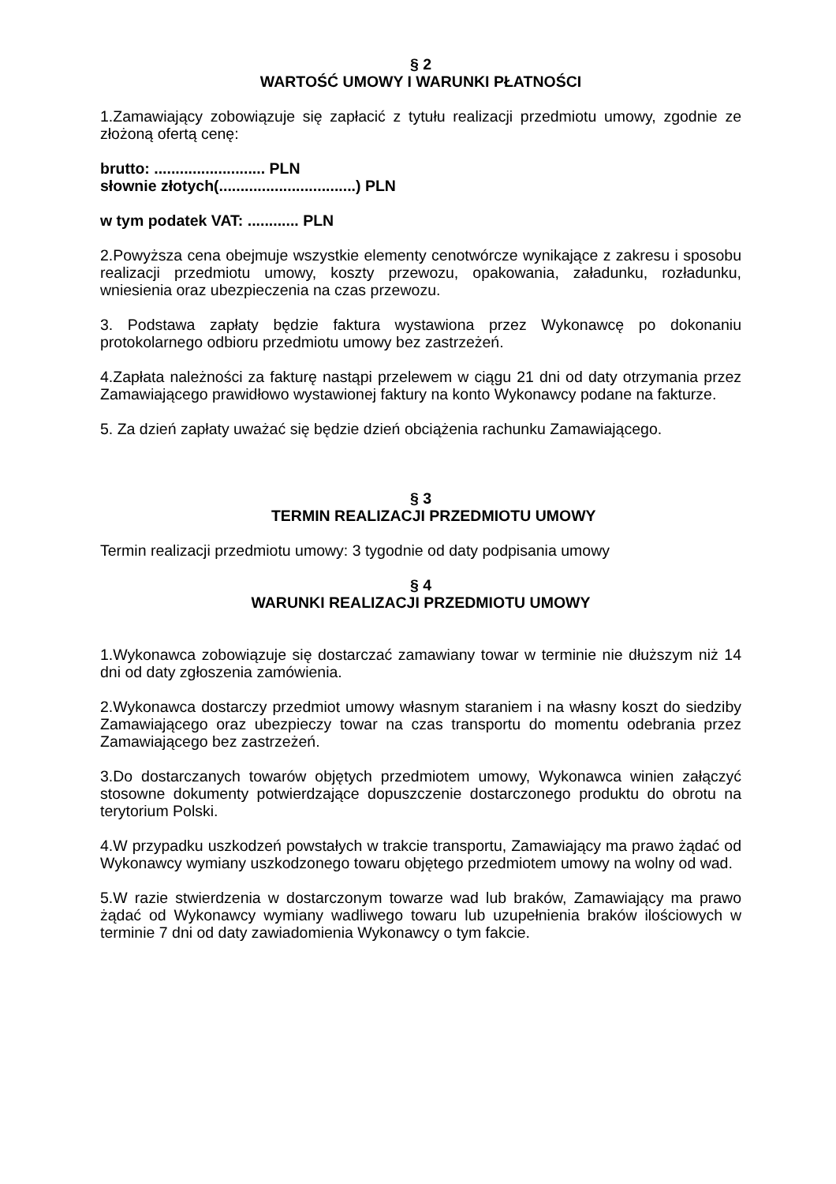§ 2
WARTOŚĆ UMOWY I WARUNKI PŁATNOŚCI
1.Zamawiający zobowiązuje się zapłacić z tytułu realizacji przedmiotu umowy, zgodnie ze złożoną ofertą cenę:
brutto: .......................... PLN
słownie złotych(................................) PLN
w tym podatek VAT: ............ PLN
2.Powyższa cena obejmuje wszystkie elementy cenotwórcze wynikające z zakresu i sposobu realizacji przedmiotu umowy, koszty przewozu, opakowania, załadunku, rozładunku, wniesienia oraz ubezpieczenia na czas przewozu.
3. Podstawa zapłaty będzie faktura wystawiona przez Wykonawcę po dokonaniu protokolarnego odbioru przedmiotu umowy bez zastrzeżeń.
4.Zapłata należności za fakturę nastąpi przelewem w ciągu 21 dni od daty otrzymania przez Zamawiającego prawidłowo wystawionej faktury na konto Wykonawcy podane na fakturze.
5. Za dzień zapłaty uważać się będzie dzień obciążenia rachunku Zamawiającego.
§ 3
TERMIN REALIZACJI PRZEDMIOTU UMOWY
Termin realizacji przedmiotu umowy: 3 tygodnie od daty podpisania umowy
§ 4
WARUNKI REALIZACJI PRZEDMIOTU UMOWY
1.Wykonawca zobowiązuje się dostarczać zamawiany towar w terminie nie dłuższym niż 14 dni od daty zgłoszenia zamówienia.
2.Wykonawca dostarczy przedmiot umowy własnym staraniem i na własny koszt do siedziby Zamawiającego oraz ubezpieczy towar na czas transportu do momentu odebrania przez Zamawiającego bez zastrzeżeń.
3.Do dostarczanych towarów objętych przedmiotem umowy, Wykonawca winien załączyć stosowne dokumenty potwierdzające dopuszczenie dostarczonego produktu do obrotu na terytorium Polski.
4.W przypadku uszkodzeń powstałych w trakcie transportu, Zamawiający ma prawo żądać od Wykonawcy wymiany uszkodzonego towaru objętego przedmiotem umowy na wolny od wad.
5.W razie stwierdzenia w dostarczonym towarze wad lub braków, Zamawiający ma prawo żądać od Wykonawcy wymiany wadliwego towaru lub uzupełnienia braków ilościowych w terminie 7 dni od daty zawiadomienia Wykonawcy o tym fakcie.